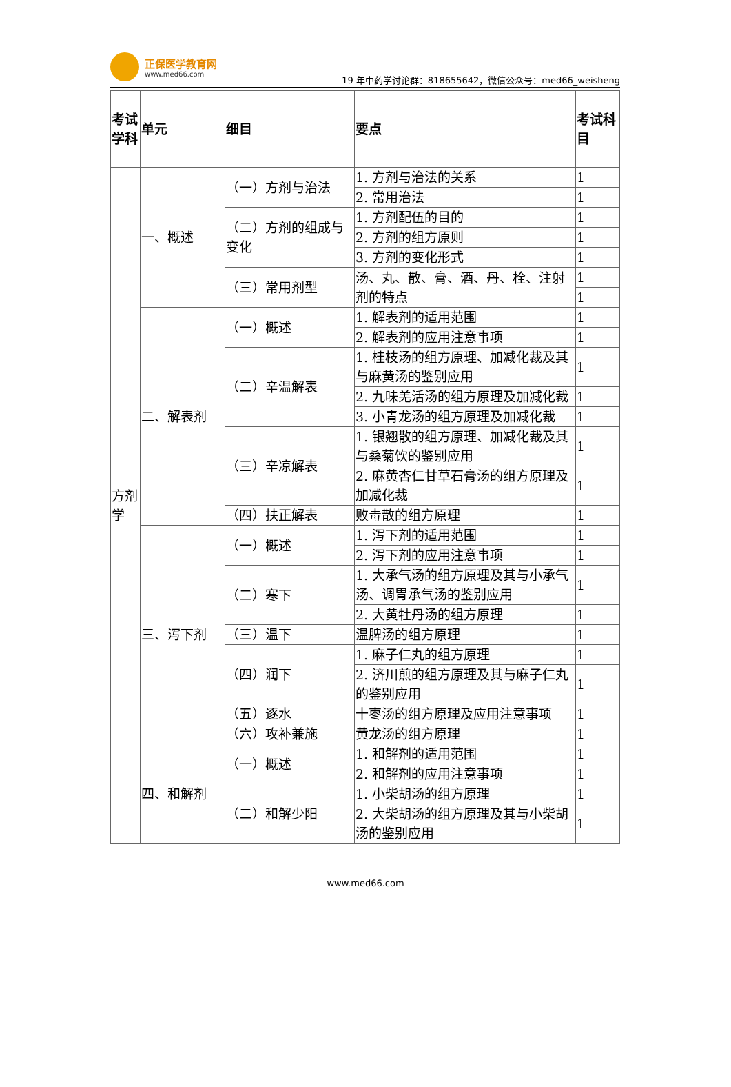正保医学教育网
www.med66.com
19 年中药学讨论群：818655642，微信公众号：med66_weisheng
| 考试学科 | 单元 | 细目 | 要点 | 考试科目 |
| --- | --- | --- | --- | --- |
| 方剂学 | 一、概述 | （一）方剂与治法 | 1. 方剂与治法的关系 | 1 |
| | | | 2. 常用治法 | 1 |
| | | （二）方剂的组成与变化 | 1. 方剂配伍的目的 | 1 |
| | | | 2. 方剂的组方原则 | 1 |
| | | | 3. 方剂的变化形式 | 1 |
| | | （三）常用剂型 | 汤、丸、散、膏、酒、丹、栓、注射剂的特点 | 1 |
| | | | | 1 |
| | 二、解表剂 | （一）概述 | 1. 解表剂的适用范围 | 1 |
| | | | 2. 解表剂的应用注意事项 | 1 |
| | | （二）辛温解表 | 1. 桂枝汤的组方原理、加减化裁及其与麻黄汤的鉴别应用 | 1 |
| | | | 2. 九味羌活汤的组方原理及加减化裁 | 1 |
| | | | 3. 小青龙汤的组方原理及加减化裁 | 1 |
| | | （三）辛凉解表 | 1. 银翘散的组方原理、加减化裁及其与桑菊饮的鉴别应用 | 1 |
| | | | 2. 麻黄杏仁甘草石膏汤的组方原理及加减化裁 | 1 |
| | | （四）扶正解表 | 败毒散的组方原理 | 1 |
| | 三、泻下剂 | （一）概述 | 1. 泻下剂的适用范围 | 1 |
| | | | 2. 泻下剂的应用注意事项 | 1 |
| | | （二）寒下 | 1. 大承气汤的组方原理及其与小承气汤、调胃承气汤的鉴别应用 | 1 |
| | | | 2. 大黄牡丹汤的组方原理 | 1 |
| | | （三）温下 | 温脾汤的组方原理 | 1 |
| | | （四）润下 | 1. 麻子仁丸的组方原理 | 1 |
| | | | 2. 济川煎的组方原理及其与麻子仁丸的鉴别应用 | 1 |
| | | （五）逐水 | 十枣汤的组方原理及应用注意事项 | 1 |
| | | （六）攻补兼施 | 黄龙汤的组方原理 | 1 |
| | 四、和解剂 | （一）概述 | 1. 和解剂的适用范围 | 1 |
| | | | 2. 和解剂的应用注意事项 | 1 |
| | | （二）和解少阳 | 1. 小柴胡汤的组方原理 | 1 |
| | | | 2. 大柴胡汤的组方原理及其与小柴胡汤的鉴别应用 | 1 |
www.med66.com